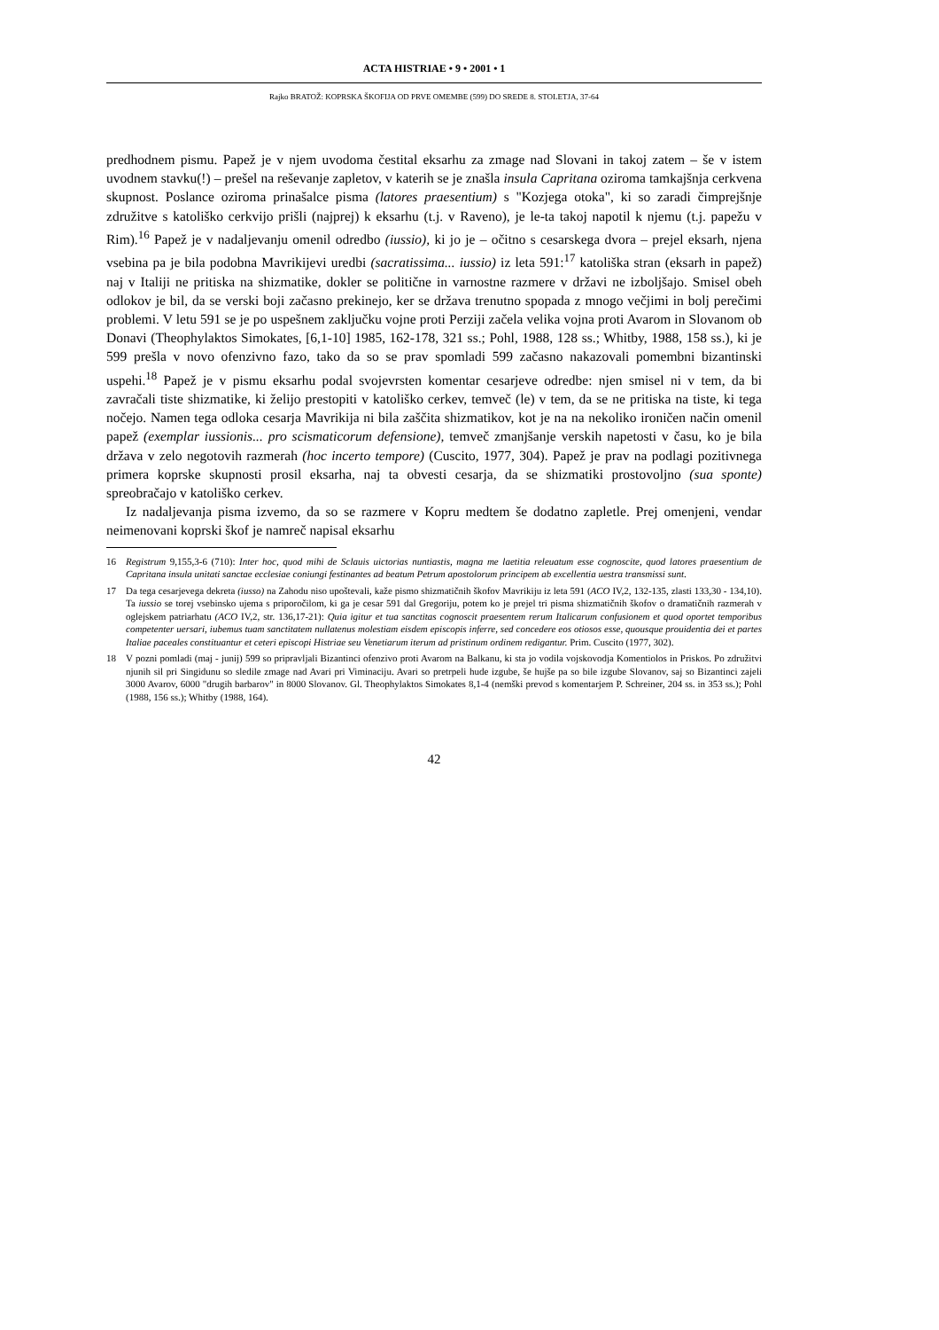ACTA HISTRIAE • 9 • 2001 • 1
Rajko BRATOŽ: KOPRSKA ŠKOFIJA OD PRVE OMEMBE (599) DO SREDE 8. STOLETJA, 37-64
predhodnem pismu. Papež je v njem uvodoma čestital eksarhu za zmage nad Slovani in takoj zatem – še v istem uvodnem stavku(!) – prešel na reševanje zapletov, v katerih se je znašla insula Capritana oziroma tamkajšnja cerkvena skupnost. Poslance oziroma prinašalce pisma (latores praesentium) s "Kozjega otoka", ki so zaradi čimprejšnje združitve s katoliško cerkvijo prišli (najprej) k eksarhu (t.j. v Raveno), je le-ta takoj napotil k njemu (t.j. papežu v Rim).<sup>16</sup> Papež je v nadaljevanju omenil odredbo (iussio), ki jo je – očitno s cesarskega dvora – prejel eksarh, njena vsebina pa je bila podobna Mavrikijevi uredbi (sacratissima... iussio) iz leta 591:<sup>17</sup> katoliška stran (eksarh in papež) naj v Italiji ne pritiska na shizmatike, dokler se politične in varnostne razmere v državi ne izboljšajo. Smisel obeh odlokov je bil, da se verski boji začasno prekinejo, ker se država trenutno spopada z mnogo večjimi in bolj perečimi problemi. V letu 591 se je po uspešnem zaključku vojne proti Perziji začela velika vojna proti Avarom in Slovanom ob Donavi (Theophylaktos Simokates, [6,1-10] 1985, 162-178, 321 ss.; Pohl, 1988, 128 ss.; Whitby, 1988, 158 ss.), ki je 599 prešla v novo ofenzivno fazo, tako da so se prav spomladi 599 začasno nakazovali pomembni bizantinski uspehi.<sup>18</sup> Papež je v pismu eksarhu podal svojevrsten komentar cesarjeve odredbe: njen smisel ni v tem, da bi zavračali tiste shizmatike, ki želijo prestopiti v katoliško cerkev, temveč (le) v tem, da se ne pritiska na tiste, ki tega nočejo. Namen tega odloka cesarja Mavrikija ni bila zaščita shizmatikov, kot je na na nekoliko ironičen način omenil papež (exemplar iussionis... pro scismaticorum defensione), temveč zmanjšanje verskih napetosti v času, ko je bila država v zelo negotovih razmerah (hoc incerto tempore) (Cuscito, 1977, 304). Papež je prav na podlagi pozitivnega primera koprske skupnosti prosil eksarha, naj ta obvesti cesarja, da se shizmatiki prostovoljno (sua sponte) spreobračajo v katoliško cerkev.
Iz nadaljevanja pisma izvemo, da so se razmere v Kopru medtem še dodatno zapletle. Prej omenjeni, vendar neimenovani koprski škof je namreč napisal eksarhu
16 Registrum 9,155,3-6 (710): Inter hoc, quod mihi de Sclauis uictorias nuntiastis, magna me laetitia releuatum esse cognoscite, quod latores praesentium de Capritana insula unitati sanctae ecclesiae coniungi festinantes ad beatum Petrum apostolorum principem ab excellentia uestra transmissi sunt.
17 Da tega cesarjevega dekreta (iusso) na Zahodu niso upoštevali, kaže pismo shizmatičnih škofov Mavrikiju iz leta 591 (ACO IV,2, 132-135, zlasti 133,30 - 134,10). Ta iussio se torej vsebinsko ujema s priporočilom, ki ga je cesar 591 dal Gregoriju, potem ko je prejel tri pisma shizmatičnih škofov o dramatičnih razmerah v oglejskem patriarhatu (ACO IV,2, str. 136,17-21): Quia igitur et tua sanctitas cognoscit praesentem rerum Italicarum confusionem et quod oportet temporibus competenter uersari, iubemus tuam sanctitatem nullatenus molestiam eisdem episcopis inferre, sed concedere eos otiosos esse, quousque prouidentia dei et partes Italiae paceales constituantur et ceteri episcopi Histriae seu Venetiarum iterum ad pristinum ordinem redigantur. Prim. Cuscito (1977, 302).
18 V pozni pomladi (maj - junij) 599 so pripravljali Bizantinci ofenzivo proti Avarom na Balkanu, ki sta jo vodila vojskovodja Komentiolos in Priskos. Po združitvi njunih sil pri Singidunu so sledile zmage nad Avari pri Viminaciju. Avari so pretrpeli hude izgube, še hujše pa so bile izgube Slovanov, saj so Bizantinci zajeli 3000 Avarov, 6000 "drugih barbarov" in 8000 Slovanov. Gl. Theophylaktos Simokates 8,1-4 (nemški prevod s komentarjem P. Schreiner, 204 ss. in 353 ss.); Pohl (1988, 156 ss.); Whitby (1988, 164).
42